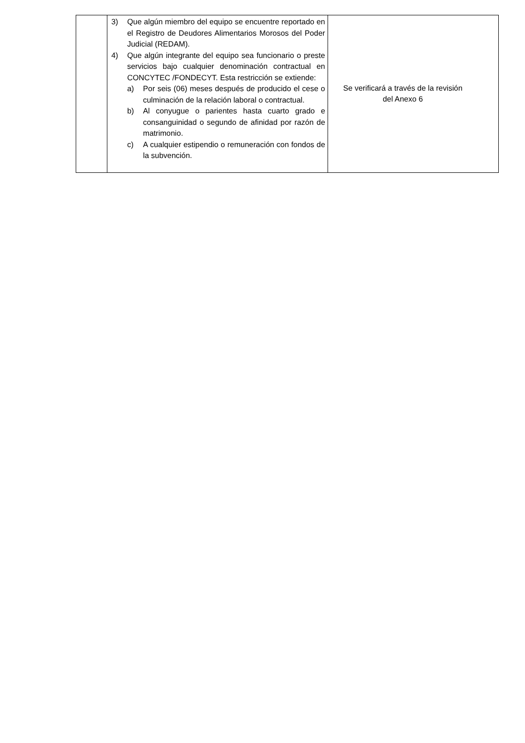| | 3) Que algún miembro del equipo se encuentre reportado en el Registro de Deudores Alimentarios Morosos del Poder Judicial (REDAM). 4) Que algún integrante del equipo sea funcionario o preste servicios bajo cualquier denominación contractual en CONCYTEC /FONDECYT. Esta restricción se extiende: a) Por seis (06) meses después de producido el cese o culminación de la relación laboral o contractual. b) Al conyugue o parientes hasta cuarto grado e consanguinidad o segundo de afinidad por razón de matrimonio. c) A cualquier estipendio o remuneración con fondos de la subvención. | Se verificará a través de la revisión del Anexo 6 |